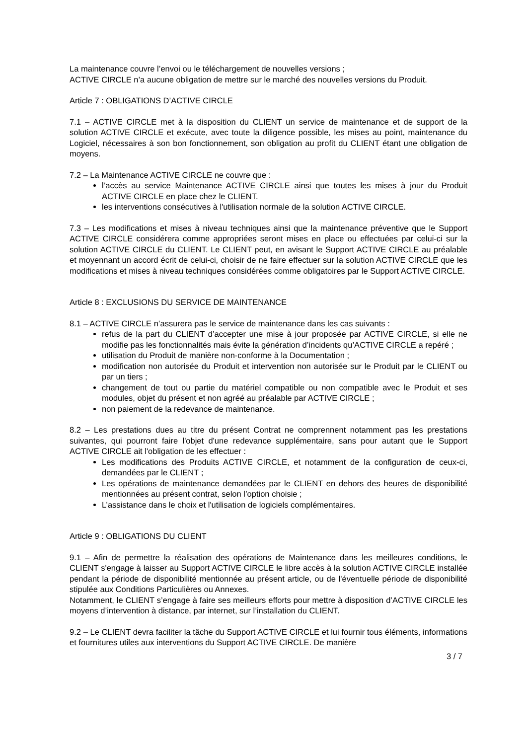La maintenance couvre l’envoi ou le téléchargement de nouvelles versions ;
ACTIVE CIRCLE n’a aucune obligation de mettre sur le marché des nouvelles versions du Produit.
Article 7 : OBLIGATIONS D’ACTIVE CIRCLE
7.1 – ACTIVE CIRCLE met à la disposition du CLIENT un service de maintenance et de support de la solution ACTIVE CIRCLE et exécute, avec toute la diligence possible, les mises au point, maintenance du Logiciel, nécessaires à son bon fonctionnement, son obligation au profit du CLIENT étant une obligation de moyens.
7.2 – La Maintenance ACTIVE CIRCLE ne couvre que :
l’accès au service Maintenance ACTIVE CIRCLE ainsi que toutes les mises à jour du Produit ACTIVE CIRCLE en place chez le CLIENT.
les interventions consécutives à l'utilisation normale de la solution ACTIVE CIRCLE.
7.3 – Les modifications et mises à niveau techniques ainsi que la maintenance préventive que le Support ACTIVE CIRCLE considérera comme appropriées seront mises en place ou effectuées par celui-ci sur la solution ACTIVE CIRCLE du CLIENT. Le CLIENT peut, en avisant le Support ACTIVE CIRCLE au préalable et moyennant un accord écrit de celui-ci, choisir de ne faire effectuer sur la solution ACTIVE CIRCLE que les modifications et mises à niveau techniques considérées comme obligatoires par le Support ACTIVE CIRCLE.
Article 8 : EXCLUSIONS DU SERVICE DE MAINTENANCE
8.1 – ACTIVE CIRCLE n’assurera pas le service de maintenance dans les cas suivants :
refus de la part du CLIENT d’accepter une mise à jour proposée par ACTIVE CIRCLE, si elle ne modifie pas les fonctionnalités mais évite la génération d’incidents qu’ACTIVE CIRCLE a repéré ;
utilisation du Produit de manière non-conforme à la Documentation ;
modification non autorisée du Produit et intervention non autorisée sur le Produit par le CLIENT ou par un tiers ;
changement de tout ou partie du matériel compatible ou non compatible avec le Produit et ses modules, objet du présent et non agréé au préalable par ACTIVE CIRCLE ;
non paiement de la redevance de maintenance.
8.2 – Les prestations dues au titre du présent Contrat ne comprennent notamment pas les prestations suivantes, qui pourront faire l'objet d'une redevance supplémentaire, sans pour autant que le Support ACTIVE CIRCLE ait l'obligation de les effectuer :
Les modifications des Produits ACTIVE CIRCLE, et notamment de la configuration de ceux-ci, demandées par le CLIENT ;
Les opérations de maintenance demandées par le CLIENT en dehors des heures de disponibilité mentionnées au présent contrat, selon l’option choisie ;
L’assistance dans le choix et l'utilisation de logiciels complémentaires.
Article 9 : OBLIGATIONS DU CLIENT
9.1 – Afin de permettre la réalisation des opérations de Maintenance dans les meilleures conditions, le CLIENT s'engage à laisser au Support ACTIVE CIRCLE le libre accès à la solution ACTIVE CIRCLE installée pendant la période de disponibilité mentionnée au présent article, ou de l'éventuelle période de disponibilité stipulée aux Conditions Particulières ou Annexes.
Notamment, le CLIENT s’engage à faire ses meilleurs efforts pour mettre à disposition d’ACTIVE CIRCLE les moyens d’intervention à distance, par internet, sur l’installation du CLIENT.
9.2 – Le CLIENT devra faciliter la tâche du Support ACTIVE CIRCLE et lui fournir tous éléments, informations et fournitures utiles aux interventions du Support ACTIVE CIRCLE. De manière
3 / 7